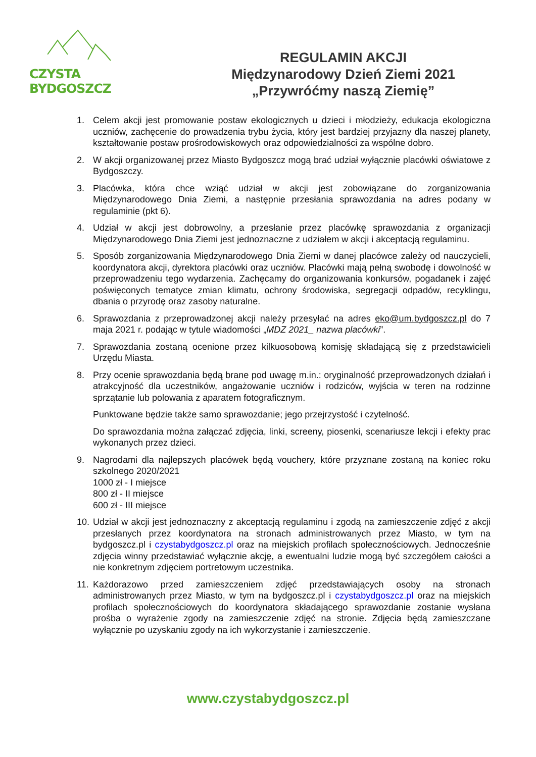CZYSTA BYDGOSZCZ
REGULAMIN AKCJI
Międzynarodowy Dzień Ziemi 2021
„Przywróćmy naszą Ziemię”
1. Celem akcji jest promowanie postaw ekologicznych u dzieci i młodzieży, edukacja ekologiczna uczniów, zachęcenie do prowadzenia trybu życia, który jest bardziej przyjazny dla naszej planety, kształtowanie postaw prośrodowiskowych oraz odpowiedzialności za wspólne dobro.
2. W akcji organizowanej przez Miasto Bydgoszcz mogą brać udział wyłącznie placówki oświatowe z Bydgoszczy.
3. Placówka, która chce wziąć udział w akcji jest zobowiązane do zorganizowania Międzynarodowego Dnia Ziemi, a następnie przesłania sprawozdania na adres podany w regulaminie (pkt 6).
4. Udział w akcji jest dobrowolny, a przesłanie przez placówkę sprawozdania z organizacji Międzynarodowego Dnia Ziemi jest jednoznaczne z udziałem w akcji i akceptacją regulaminu.
5. Sposób zorganizowania Międzynarodowego Dnia Ziemi w danej placówce zależy od nauczycieli, koordynatora akcji, dyrektora placówki oraz uczniów. Placówki mają pełną swobodę i dowolność w przeprowadzeniu tego wydarzenia. Zachęcamy do organizowania konkursów, pogadanek i zajęć poświęconych tematyce zmian klimatu, ochrony środowiska, segregacji odpadów, recyklingu, dbania o przyrodę oraz zasoby naturalne.
6. Sprawozdania z przeprowadzonej akcji należy przesyłać na adres eko@um.bydgoszcz.pl do 7 maja 2021 r. podając w tytule wiadomości „MDZ 2021_ nazwa placówki”.
7. Sprawozdania zostaną ocenione przez kilkuosobową komisję składającą się z przedstawicieli Urzędu Miasta.
8. Przy ocenie sprawozdania będą brane pod uwagę m.in.: oryginalność przeprowadzonych działań i atrakcyjność dla uczestników, angażowanie uczniów i rodziców, wyjścia w teren na rodzinne sprzątanie lub polowania z aparatem fotograficznym.
Punktowane będzie także samo sprawozdanie; jego przejrzystość i czytelność.
Do sprawozdania można załączać zdjęcia, linki, screeny, piosenki, scenariusze lekcji i efekty prac wykonanych przez dzieci.
9. Nagrodami dla najlepszych placówek będą vouchery, które przyznane zostaną na koniec roku szkolnego 2020/2021
1000 zł - I miejsce
800 zł - II miejsce
600 zł - III miejsce
10. Udział w akcji jest jednoznaczny z akceptacją regulaminu i zgodą na zamieszczenie zdjęć z akcji przesłanych przez koordynatora na stronach administrowanych przez Miasto, w tym na bydgoszcz.pl i czystabydgoszcz.pl oraz na miejskich profilach społecznościowych. Jednocześnie zdjęcia winny przedstawiać wyłącznie akcję, a ewentualni ludzie mogą być szczegółem całości a nie konkretnym zdjęciem portretowym uczestnika.
11. Każdorazowo przed zamieszczeniem zdjęć przedstawiających osoby na stronach administrowanych przez Miasto, w tym na bydgoszcz.pl i czystabydgoszcz.pl oraz na miejskich profilach społecznościowych do koordynatora składającego sprawozdanie zostanie wysłana prośba o wyrażenie zgody na zamieszczenie zdjęć na stronie. Zdjęcia będą zamieszczane wyłącznie po uzyskaniu zgody na ich wykorzystanie i zamieszczenie.
www.czystabydgoszcz.pl